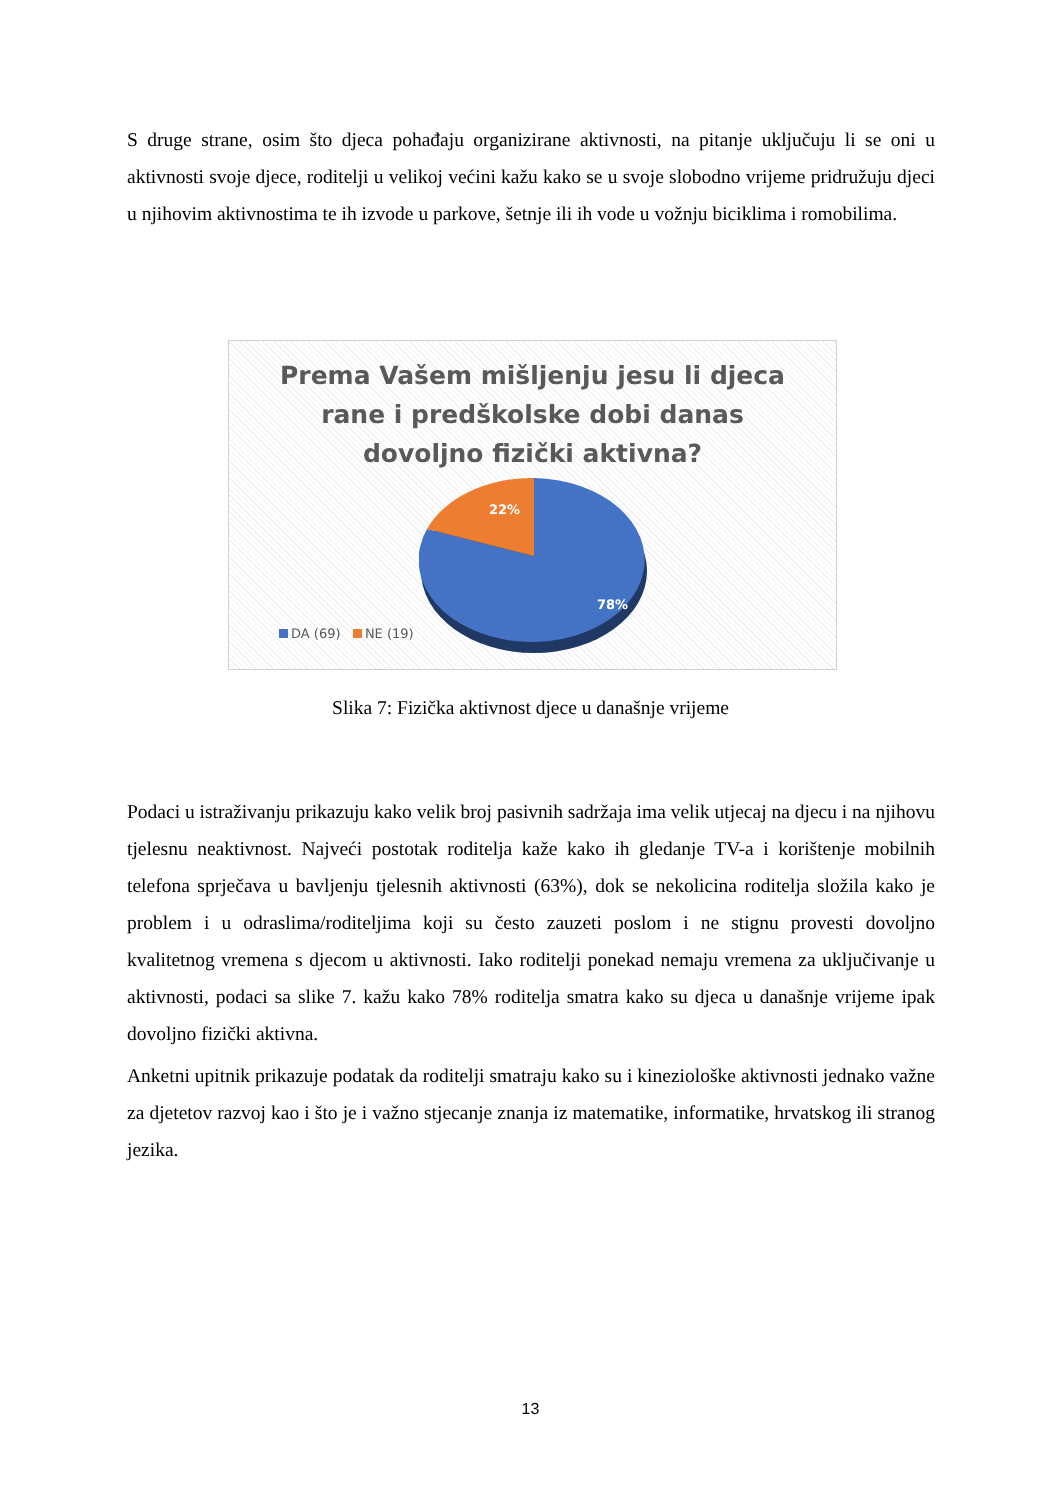S druge strane, osim što djeca pohađaju organizirane aktivnosti, na pitanje uključuju li se oni u aktivnosti svoje djece, roditelji u velikoj većini kažu kako se u svoje slobodno vrijeme pridružuju djeci u njihovim aktivnostima te ih izvode u parkove, šetnje ili ih vode u vožnju biciklima i romobilima.
Prema Vašem mišljenju jesu li djeca
rane i predškolske dobi danas
dovoljno fizički aktivna?
22%
78%
DA (69) NE (19)
Slika 7: Fizička aktivnost djece u današnje vrijeme
Podaci u istraživanju prikazuju kako velik broj pasivnih sadržaja ima velik utjecaj na djecu i na njihovu tjelesnu neaktivnost. Najveći postotak roditelja kaže kako ih gledanje TV-a i korištenje mobilnih telefona sprječava u bavljenju tjelesnih aktivnosti (63%), dok se nekolicina roditelja složila kako je problem i u odraslima/roditeljima koji su često zauzeti poslom i ne stignu provesti dovoljno kvalitetnog vremena s djecom u aktivnosti. Iako roditelji ponekad nemaju vremena za uključivanje u aktivnosti, podaci sa slike 7. kažu kako 78% roditelja smatra kako su djeca u današnje vrijeme ipak dovoljno fizički aktivna.
Anketni upitnik prikazuje podatak da roditelji smatraju kako su i kineziološke aktivnosti jednako važne za djetetov razvoj kao i što je i važno stjecanje znanja iz matematike, informatike, hrvatskog ili stranog jezika.
13